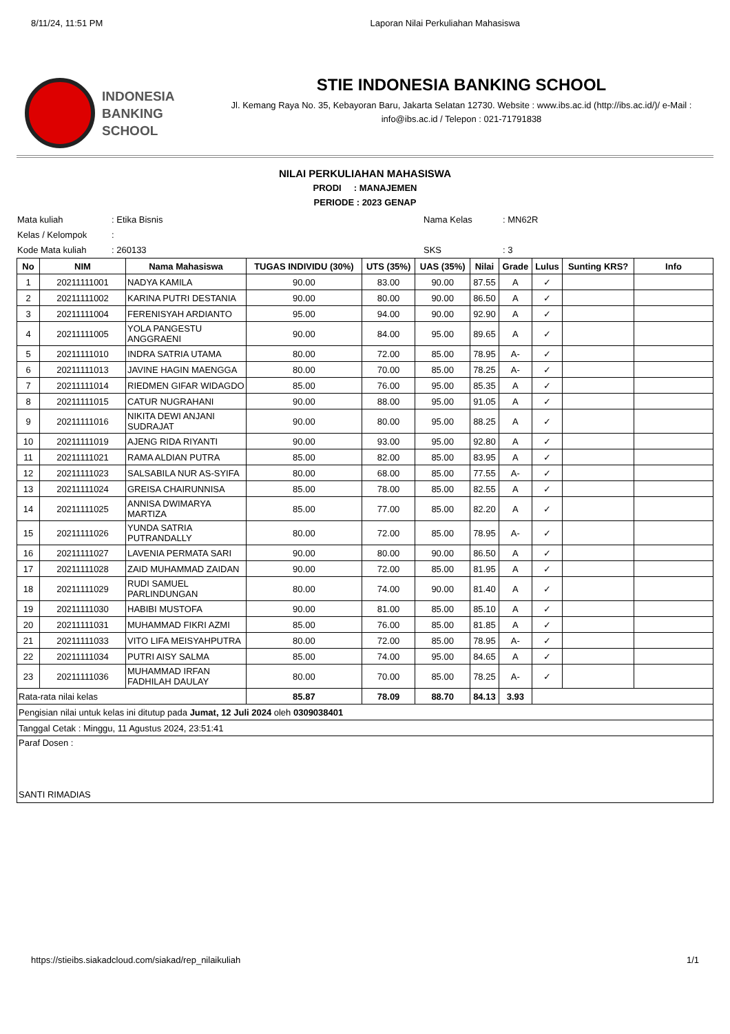8/11/24, 11:51 PM Laporan Nilai Perkuliahan Mahasiswa
INDONESIA
BANKING
SCHOOL
STIE INDONESIA BANKING SCHOOL
Jl. Kemang Raya No. 35, Kebayoran Baru, Jakarta Selatan 12730. Website : www.ibs.ac.id (http://ibs.ac.id/)/ e-Mail : info@ibs.ac.id / Telepon : 021-71791838
NILAI PERKULIAHAN MAHASISWA
PRODI : MANAJEMEN
PERIODE : 2023 GENAP
Mata kuliah: Etika Bisnis Nama Kelas: MN62R Kelas / Kelompok: Kode Mata kuliah: 260133 SKS: 3
| No | NIM | Nama Mahasiswa | TUGAS INDIVIDU (30%) | UTS (35%) | UAS (35%) | Nilai | Grade | Lulus | Sunting KRS? | Info |
| --- | --- | --- | --- | --- | --- | --- | --- | --- | --- | --- |
| 1 | 20211111001 | NADYA KAMILA | 90.00 | 83.00 | 90.00 | 87.55 | A | ✓ | | |
| 2 | 20211111002 | KARINA PUTRI DESTANIA | 90.00 | 80.00 | 90.00 | 86.50 | A | ✓ | | |
| 3 | 20211111004 | FERENISYAH ARDIANTO | 95.00 | 94.00 | 90.00 | 92.90 | A | ✓ | | |
| 4 | 20211111005 | YOLA PANGESTU ANGGRAENI | 90.00 | 84.00 | 95.00 | 89.65 | A | ✓ | | |
| 5 | 20211111010 | INDRA SATRIA UTAMA | 80.00 | 72.00 | 85.00 | 78.95 | A- | ✓ | | |
| 6 | 20211111013 | JAVINE HAGIN MAENGGA | 80.00 | 70.00 | 85.00 | 78.25 | A- | ✓ | | |
| 7 | 20211111014 | RIEDMEN GIFAR WIDAGDO | 85.00 | 76.00 | 95.00 | 85.35 | A | ✓ | | |
| 8 | 20211111015 | CATUR NUGRAHANI | 90.00 | 88.00 | 95.00 | 91.05 | A | ✓ | | |
| 9 | 20211111016 | NIKITA DEWI ANJANI SUDRAJAT | 90.00 | 80.00 | 95.00 | 88.25 | A | ✓ | | |
| 10 | 20211111019 | AJENG RIDA RIYANTI | 90.00 | 93.00 | 95.00 | 92.80 | A | ✓ | | |
| 11 | 20211111021 | RAMA ALDIAN PUTRA | 85.00 | 82.00 | 85.00 | 83.95 | A | ✓ | | |
| 12 | 20211111023 | SALSABILA NUR AS-SYIFA | 80.00 | 68.00 | 85.00 | 77.55 | A- | ✓ | | |
| 13 | 20211111024 | GREISA CHAIRUNNISA | 85.00 | 78.00 | 85.00 | 82.55 | A | ✓ | | |
| 14 | 20211111025 | ANNISA DWIMARYA MARTIZA | 85.00 | 77.00 | 85.00 | 82.20 | A | ✓ | | |
| 15 | 20211111026 | YUNDA SATRIA PUTRANDALLY | 80.00 | 72.00 | 85.00 | 78.95 | A- | ✓ | | |
| 16 | 20211111027 | LAVENIA PERMATA SARI | 90.00 | 80.00 | 90.00 | 86.50 | A | ✓ | | |
| 17 | 20211111028 | ZAID MUHAMMAD ZAIDAN | 90.00 | 72.00 | 85.00 | 81.95 | A | ✓ | | |
| 18 | 20211111029 | RUDI SAMUEL PARLINDUNGAN | 80.00 | 74.00 | 90.00 | 81.40 | A | ✓ | | |
| 19 | 20211111030 | HABIBI MUSTOFA | 90.00 | 81.00 | 85.00 | 85.10 | A | ✓ | | |
| 20 | 20211111031 | MUHAMMAD FIKRI AZMI | 85.00 | 76.00 | 85.00 | 81.85 | A | ✓ | | |
| 21 | 20211111033 | VITO LIFA MEISYAHPUTRA | 80.00 | 72.00 | 85.00 | 78.95 | A- | ✓ | | |
| 22 | 20211111034 | PUTRI AISY SALMA | 85.00 | 74.00 | 95.00 | 84.65 | A | ✓ | | |
| 23 | 20211111036 | MUHAMMAD IRFAN FADHILAH DAULAY | 80.00 | 70.00 | 85.00 | 78.25 | A- | ✓ | | |
| Rata-rata nilai kelas | | | 85.87 | 78.09 | 88.70 | 84.13 | 3.93 | | | |
| Pengisian nilai untuk kelas ini ditutup pada Jumat, 12 Juli 2024 oleh 0309038401 | | | | | | | | | | |
| Tanggal Cetak : Minggu, 11 Agustus 2024, 23:51:41 | | | | | | | | | | |
| Paraf Dosen : SANTI RIMADIAS | | | | | | | | | | |
https://stieibs.siakadcloud.com/siakad/rep_nilaikuliah 1/1